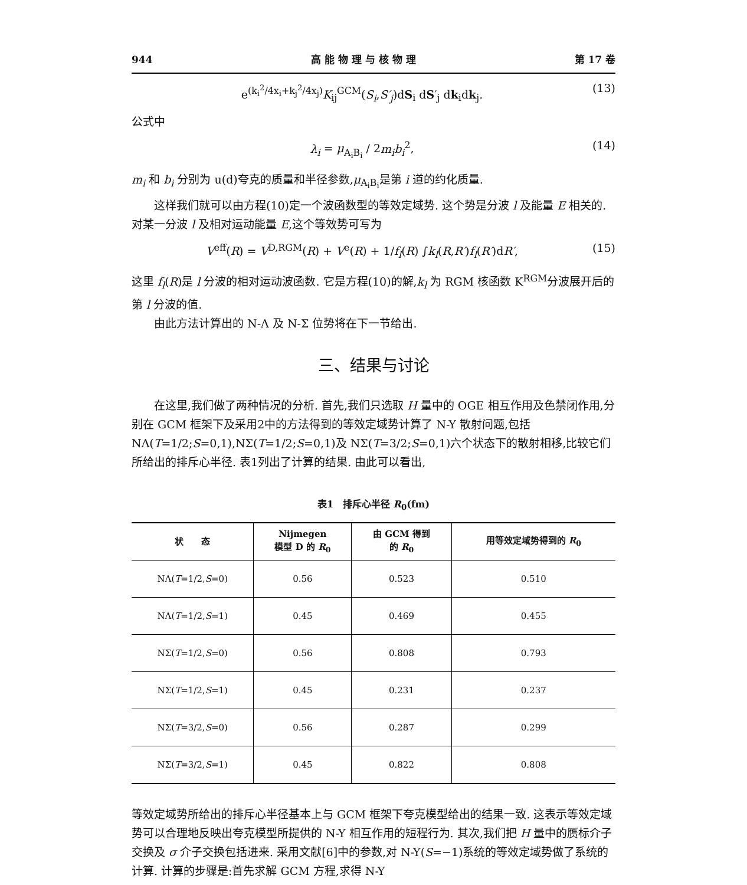944 高 能 物 理 与 核 物 理 第 17 卷
e<sup>(k<sub>i</sub><sup>2</sup>/4x<sub>i</sub>+k<sub>j</sub><sup>2</sup>/4x<sub>j</sub>)</sup>K<sub>ij</sub><sup>GCM</sup>(S<sub>i</sub>,S′<sub>j</sub>)dS<sub>i</sub> dS′<sub>j</sub> dk<sub>i</sub>dk<sub>j</sub>. (13)
公式中
λ<sub>i</sub> = μ<sub>A<sub>i</sub>B<sub>i</sub></sub> / 2m<sub>i</sub>b<sub>i</sub><sup>2</sup>, (14)
m<sub>i</sub> 和 b<sub>i</sub> 分别为 u(d)夸克的质量和半径参数,μ<sub>A<sub>i</sub>B<sub>i</sub></sub>是第 i 道的约化质量.
这样我们就可以由方程(10)定一个波函数型的等效定域势. 这个势是分波 l 及能量 E 相关的. 对某一分波 l 及相对运动能量 E,这个等效势可写为
V<sup>eff</sup>(R) = V<sup>D,RGM</sup>(R) + V<sup>e</sup>(R) + 1/f<sub>l</sub>(R) ∫k<sub>l</sub>(R,R′)f<sub>l</sub>(R′)dR′, (15)
这里 f<sub>l</sub>(R)是 l 分波的相对运动波函数. 它是方程(10)的解,k<sub>l</sub> 为 RGM 核函数 K<sup>RGM</sup>分波展开后的第 l 分波的值.
由此方法计算出的 N-Λ 及 N-Σ 位势将在下一节给出.
三、结果与讨论
在这里,我们做了两种情况的分析. 首先,我们只选取 H 量中的 OGE 相互作用及色禁闭作用,分别在 GCM 框架下及采用2中的方法得到的等效定域势计算了 N-Y 散射问题,包括 NΛ(T=1/2;S=0,1),NΣ(T=1/2;S=0,1)及 NΣ(T=3/2;S=0,1)六个状态下的散射相移,比较它们所给出的排斥心半径. 表1列出了计算的结果. 由此可以看出,
表1　排斥心半径 R<sub>0</sub>(fm)
| 状 态 | Nijmegen 模型 D 的 R<sub>0</sub> | 由 GCM 得到 的 R<sub>0</sub> | 用等效定域势得到的 R<sub>0</sub> |
| --- | --- | --- | --- |
| NΛ( T =1/2, S =0) | 0.56 | 0.523 | 0.510 |
| NΛ( T =1/2, S =1) | 0.45 | 0.469 | 0.455 |
| NΣ( T =1/2, S =0) | 0.56 | 0.808 | 0.793 |
| NΣ( T =1/2, S =1) | 0.45 | 0.231 | 0.237 |
| NΣ( T =3/2, S =0) | 0.56 | 0.287 | 0.299 |
| NΣ( T =3/2, S =1) | 0.45 | 0.822 | 0.808 |
等效定域势所给出的排斥心半径基本上与 GCM 框架下夸克模型给出的结果一致. 这表示等效定域势可以合理地反映出夸克模型所提供的 N-Y 相互作用的短程行为. 其次,我们把 H 量中的赝标介子交换及 σ 介子交换包括进来. 采用文献[6]中的参数,对 N-Y(S=−1)系统的等效定域势做了系统的计算. 计算的步骤是:首先求解 GCM 方程,求得 N-Y